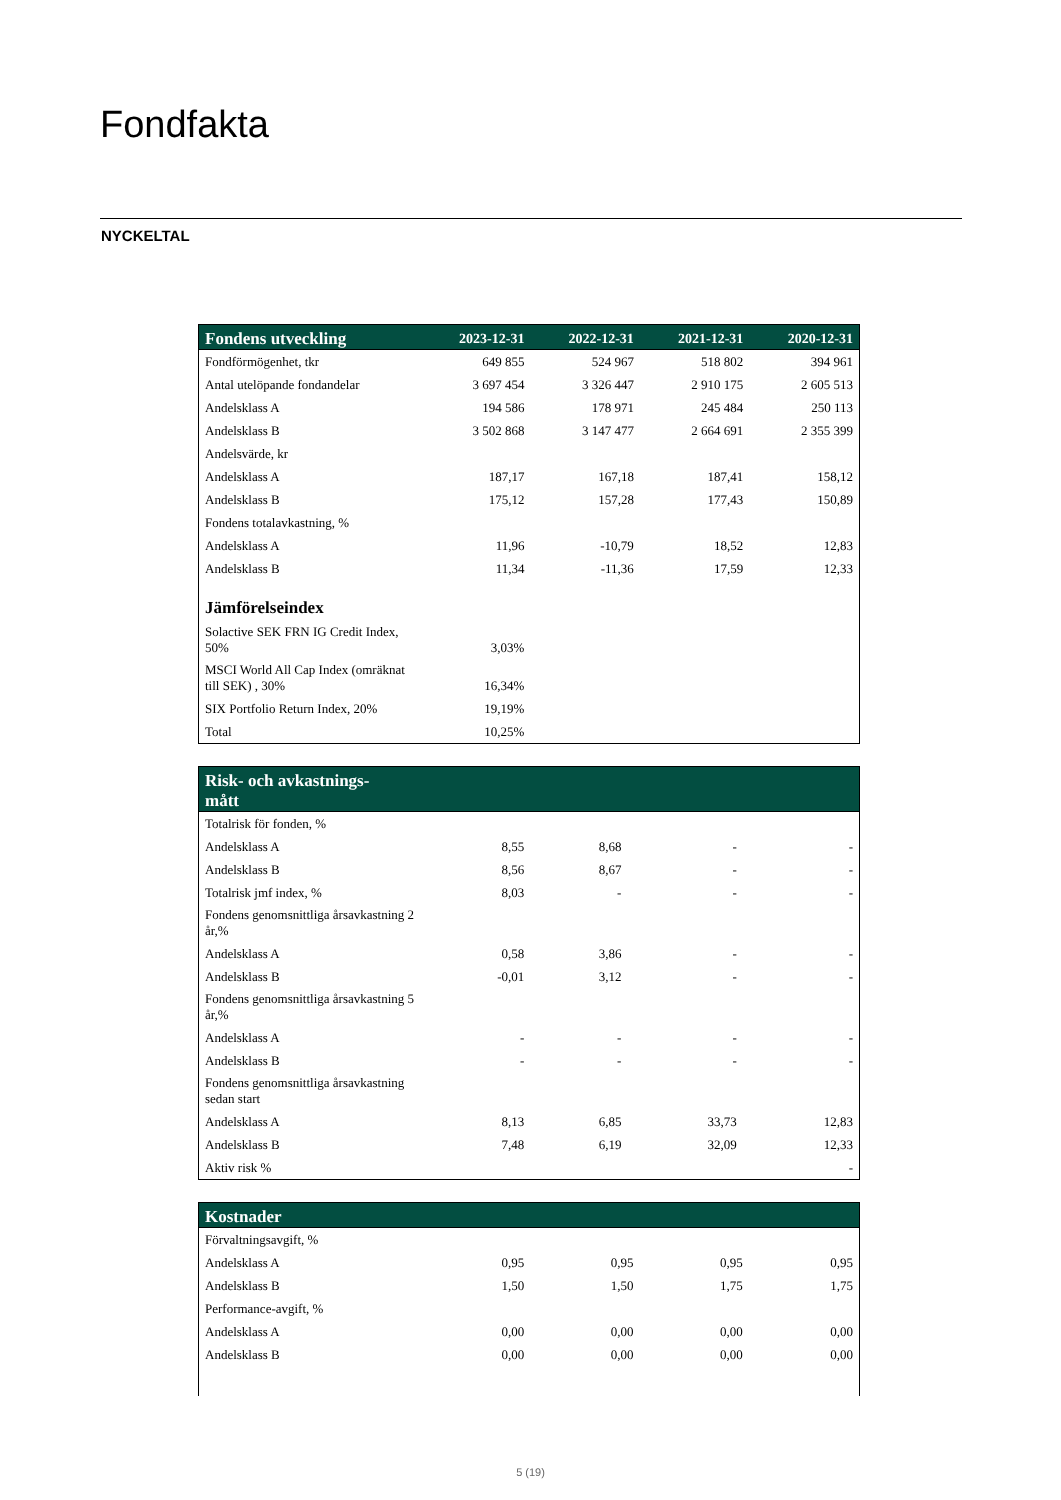Fondfakta
NYCKELTAL
| Fondens utveckling | 2023-12-31 | 2022-12-31 | 2021-12-31 | 2020-12-31 |
| --- | --- | --- | --- | --- |
| Fondförmögenhet, tkr | 649 855 | 524 967 | 518 802 | 394 961 |
| Antal utelöpande fondandelar | 3 697 454 | 3 326 447 | 2 910 175 | 2 605 513 |
| Andelsklass A | 194 586 | 178 971 | 245 484 | 250 113 |
| Andelsklass B | 3 502 868 | 3 147 477 | 2 664 691 | 2 355 399 |
| Andelsvärde, kr | | | | |
| Andelsklass A | 187,17 | 167,18 | 187,41 | 158,12 |
| Andelsklass B | 175,12 | 157,28 | 177,43 | 150,89 |
| Fondens totalavkastning, % | | | | |
| Andelsklass A | 11,96 | -10,79 | 18,52 | 12,83 |
| Andelsklass B | 11,34 | -11,36 | 17,59 | 12,33 |
| Jämförelseindex | | | | |
| Solactive SEK FRN IG Credit Index, 50% | 3,03% | | | |
| MSCI World All Cap Index (omräknat till SEK) , 30% | 16,34% | | | |
| SIX Portfolio Return Index, 20% | 19,19% | | | |
| Total | 10,25% | | | |
| Risk- och avkastnings- mått | | | | |
| --- | --- | --- | --- | --- |
| Totalrisk för fonden, % | | | | |
| Andelsklass A | 8,55 | 8,68 | - | - |
| Andelsklass B | 8,56 | 8,67 | - | - |
| Totalrisk jmf index, % | 8,03 | - | - | - |
| Fondens genomsnittliga årsavkastning 2 år,% | | | | |
| Andelsklass A | 0,58 | 3,86 | - | - |
| Andelsklass B | -0,01 | 3,12 | - | - |
| Fondens genomsnittliga årsavkastning 5 år,% | | | | |
| Andelsklass A | - | - | - | - |
| Andelsklass B | - | - | - | - |
| Fondens genomsnittliga årsavkastning sedan start | | | | |
| Andelsklass A | 8,13 | 6,85 | 33,73 | 12,83 |
| Andelsklass B | 7,48 | 6,19 | 32,09 | 12,33 |
| Aktiv risk % | | | | - |
| Kostnader | | | | |
| --- | --- | --- | --- | --- |
| Förvaltningsavgift, % | | | | |
| Andelsklass A | 0,95 | 0,95 | 0,95 | 0,95 |
| Andelsklass B | 1,50 | 1,50 | 1,75 | 1,75 |
| Performance-avgift, % | | | | |
| Andelsklass A | 0,00 | 0,00 | 0,00 | 0,00 |
| Andelsklass B | 0,00 | 0,00 | 0,00 | 0,00 |
5 (19)